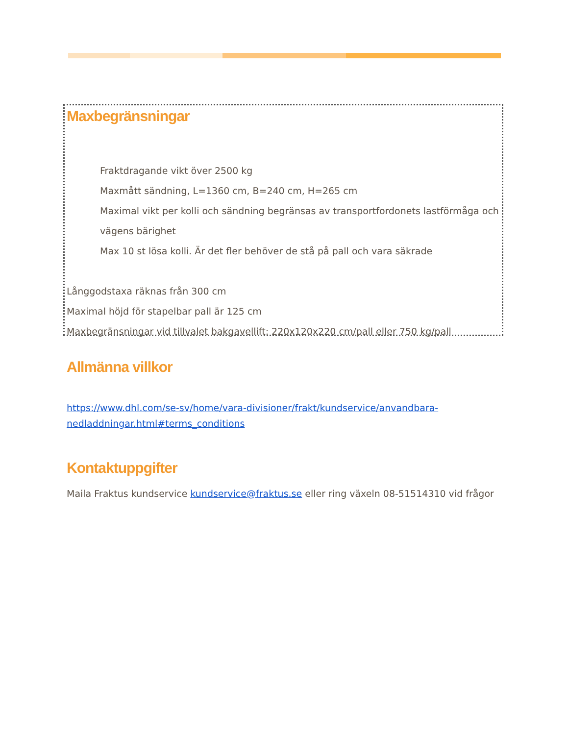Maxbegränsningar
Fraktdragande vikt över 2500 kg
Maxmått sändning, L=1360 cm, B=240 cm, H=265 cm
Maximal vikt per kolli och sändning begränsas av transportfordonets lastförmåga och vägens bärighet
Max 10 st lösa kolli. Är det fler behöver de stå på pall och vara säkrade
Långgodstaxa räknas från 300 cm
Maximal höjd för stapelbar pall är 125 cm
Maxbegränsningar vid tillvalet bakgavellift: 220x120x220 cm/pall eller 750 kg/pall
Allmänna villkor
https://www.dhl.com/se-sv/home/vara-divisioner/frakt/kundservice/anvandbara-nedladdningar.html#terms_conditions
Kontaktuppgifter
Maila Fraktus kundservice kundservice@fraktus.se eller ring växeln 08-51514310 vid frågor